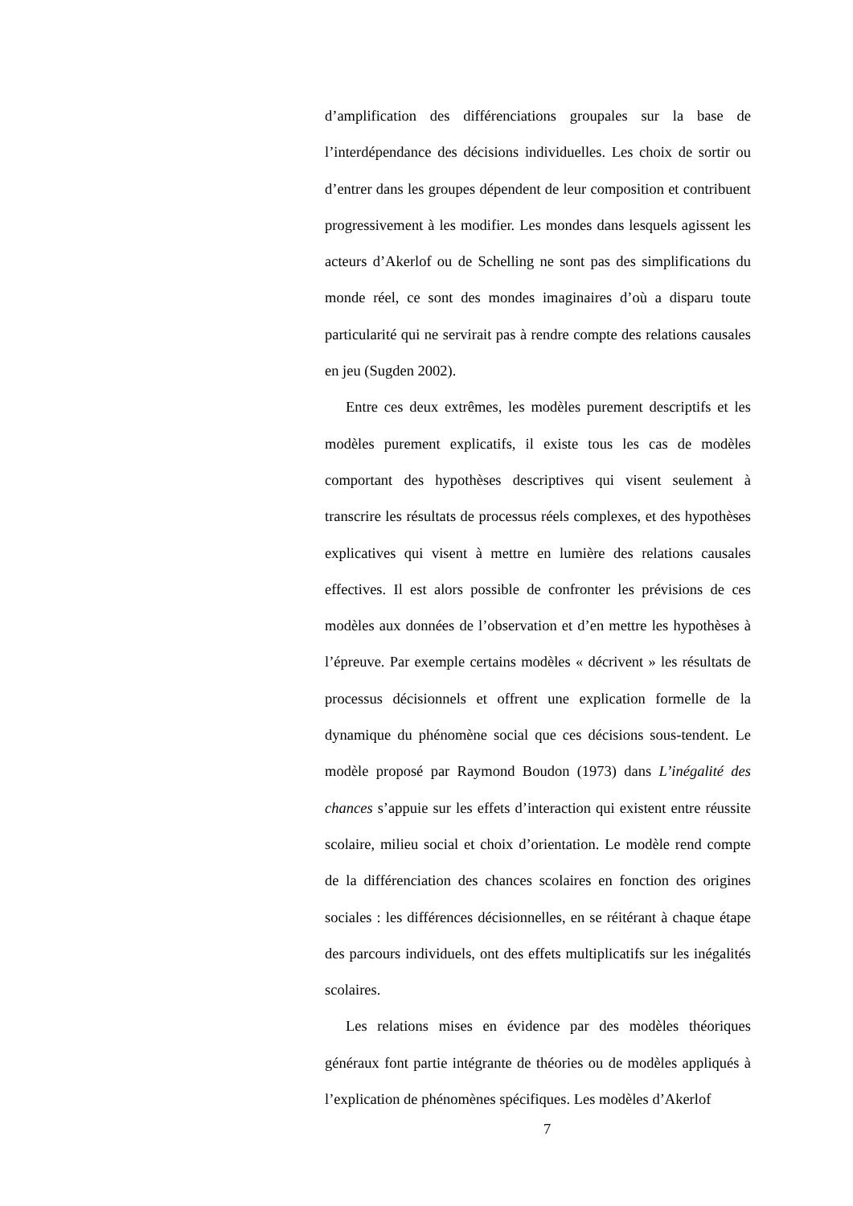d’amplification des différenciations groupales sur la base de l’interdépendance des décisions individuelles. Les choix de sortir ou d’entrer dans les groupes dépendent de leur composition et contribuent progressivement à les modifier. Les mondes dans lesquels agissent les acteurs d’Akerlof ou de Schelling ne sont pas des simplifications du monde réel, ce sont des mondes imaginaires d’où a disparu toute particularité qui ne servirait pas à rendre compte des relations causales en jeu (Sugden 2002).
Entre ces deux extrêmes, les modèles purement descriptifs et les modèles purement explicatifs, il existe tous les cas de modèles comportant des hypothèses descriptives qui visent seulement à transcrire les résultats de processus réels complexes, et des hypothèses explicatives qui visent à mettre en lumière des relations causales effectives. Il est alors possible de confronter les prévisions de ces modèles aux données de l’observation et d’en mettre les hypothèses à l’épreuve. Par exemple certains modèles « décrivent » les résultats de processus décisionnels et offrent une explication formelle de la dynamique du phénomène social que ces décisions sous-tendent. Le modèle proposé par Raymond Boudon (1973) dans L’inégalité des chances s’appuie sur les effets d’interaction qui existent entre réussite scolaire, milieu social et choix d’orientation. Le modèle rend compte de la différenciation des chances scolaires en fonction des origines sociales : les différences décisionnelles, en se réitérant à chaque étape des parcours individuels, ont des effets multiplicatifs sur les inégalités scolaires.
Les relations mises en évidence par des modèles théoriques généraux font partie intégrante de théories ou de modèles appliqués à l’explication de phénomènes spécifiques. Les modèles d’Akerlof
7